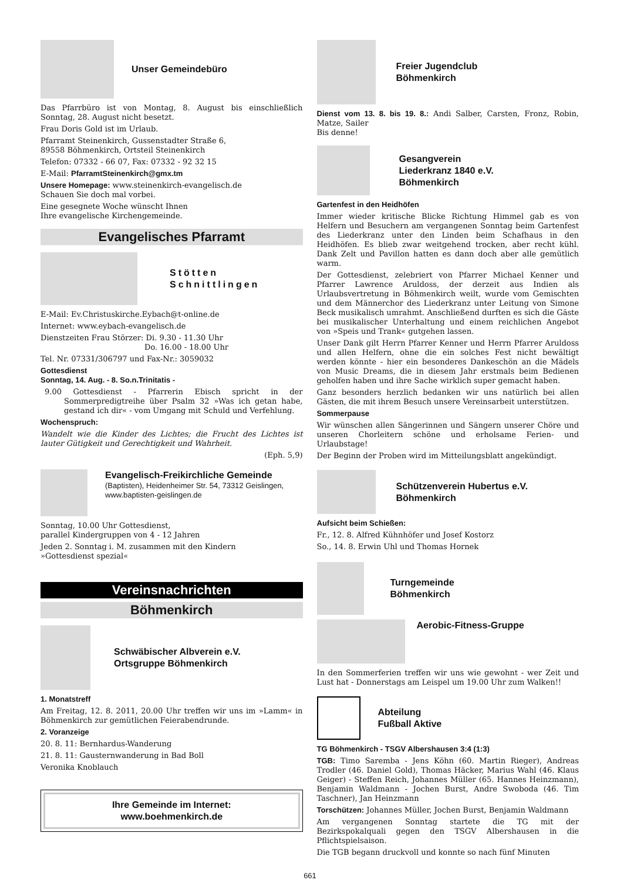Unser Gemeindebüro
Das Pfarrbüro ist von Montag, 8. August bis einschließlich Sonntag, 28. August nicht besetzt.
Frau Doris Gold ist im Urlaub.
Pfarramt Steinenkirch, Gussenstadter Straße 6,
89558 Böhmenkirch, Ortsteil Steinenkirch
Telefon: 07332 - 66 07, Fax: 07332 - 92 32 15
E-Mail: PfarramtSteinenkirch@gmx.tm
Unsere Homepage: www.steinenkirch-evangelisch.de
Schauen Sie doch mal vorbei.
Eine gesegnete Woche wünscht Ihnen
Ihre evangelische Kirchengemeinde.
Evangelisches Pfarramt
Stötten
Schnittlingen
E-Mail: Ev.Christuskirche.Eybach@t-online.de
Internet: www.eybach-evangelisch.de
Dienstzeiten Frau Störzer: Di. 9.30 - 11.30 Uhr
Do. 16.00 - 18.00 Uhr
Tel. Nr. 07331/306797 und Fax-Nr.: 3059032
Gottesdienst
Sonntag, 14. Aug. - 8. So.n.Trinitatis -
9.00 Gottesdienst - Pfarrerin Ebisch spricht in der Sommerpredigtreihe über Psalm 32 »Was ich getan habe, gestand ich dir« - vom Umgang mit Schuld und Verfehlung.
Wochenspruch:
Wandelt wie die Kinder des Lichtes; die Frucht des Lichtes ist lauter Gütigkeit und Gerechtigkeit und Wahrheit.
(Eph. 5,9)
Evangelisch-Freikirchliche Gemeinde
(Baptisten), Heidenheimer Str. 54, 73312 Geislingen, www.baptisten-geislingen.de
Sonntag, 10.00 Uhr Gottesdienst,
parallel Kindergruppen von 4 - 12 Jahren
Jeden 2. Sonntag i. M. zusammen mit den Kindern
»Gottesdienst spezial«
Vereinsnachrichten
Böhmenkirch
Schwäbischer Albverein e.V.
Ortsgruppe Böhmenkirch
1. Monatstreff
Am Freitag, 12. 8. 2011, 20.00 Uhr treffen wir uns im »Lamm« in Böhmenkirch zur gemütlichen Feierabendrunde.
2. Voranzeige
20. 8. 11: Bernhardus-Wanderung
21. 8. 11: Gausternwanderung in Bad Boll
Veronika Knoblauch
Ihre Gemeinde im Internet:
www.boehmenkirch.de
Freier Jugendclub
Böhmenkirch
Dienst vom 13. 8. bis 19. 8.: Andi Salber, Carsten, Fronz, Robin, Matze, Sailer
Bis denne!
Gesangverein
Liederkranz 1840 e.V.
Böhmenkirch
Gartenfest in den Heidhöfen
Immer wieder kritische Blicke Richtung Himmel gab es von Helfern und Besuchern am vergangenen Sonntag beim Gartenfest des Liederkranz unter den Linden beim Schafhaus in den Heidhöfen. Es blieb zwar weitgehend trocken, aber recht kühl. Dank Zelt und Pavillon hatten es dann doch aber alle gemütlich warm.
Der Gottesdienst, zelebriert von Pfarrer Michael Kenner und Pfarrer Lawrence Aruldoss, der derzeit aus Indien als Urlaubsvertretung in Böhmenkirch weilt, wurde vom Gemischten und dem Männerchor des Liederkranz unter Leitung von Simone Beck musikalisch umrahmt. Anschließend durften es sich die Gäste bei musikalischer Unterhaltung und einem reichlichen Angebot von »Speis und Trank« gutgehen lassen.
Unser Dank gilt Herrn Pfarrer Kenner und Herrn Pfarrer Aruldoss und allen Helfern, ohne die ein solches Fest nicht bewältigt werden könnte - hier ein besonderes Dankeschön an die Mädels von Music Dreams, die in diesem Jahr erstmals beim Bedienen geholfen haben und ihre Sache wirklich super gemacht haben.
Ganz besonders herzlich bedanken wir uns natürlich bei allen Gästen, die mit ihrem Besuch unsere Vereinsarbeit unterstützen.
Sommerpause
Wir wünschen allen Sängerinnen und Sängern unserer Chöre und unseren Chorleitern schöne und erholsame Ferien- und Urlaubstage!
Der Beginn der Proben wird im Mitteilungsblatt angekündigt.
Schützenverein Hubertus e.V.
Böhmenkirch
Aufsicht beim Schießen:
Fr., 12. 8. Alfred Kühnhöfer und Josef Kostorz
So., 14. 8. Erwin Uhl und Thomas Hornek
Turngemeinde
Böhmenkirch
Aerobic-Fitness-Gruppe
In den Sommerferien treffen wir uns wie gewohnt - wer Zeit und Lust hat - Donnerstags am Leispel um 19.00 Uhr zum Walken!!
Abteilung
Fußball Aktive
TG Böhmenkirch - TSGV Albershausen 3:4 (1:3)
TGB: Timo Saremba - Jens Köhn (60. Martin Rieger), Andreas Trodler (46. Daniel Gold), Thomas Häcker, Marius Wahl (46. Klaus Geiger) - Steffen Reich, Johannes Müller (65. Hannes Heinzmann), Benjamin Waldmann - Jochen Burst, Andre Swoboda (46. Tim Taschner), Jan Heinzmann
Torschützen: Johannes Müller, Jochen Burst, Benjamin Waldmann
Am vergangenen Sonntag startete die TG mit der Bezirkspokalquali gegen den TSGV Albershausen in die Pflichtspielsaison.
Die TGB begann druckvoll und konnte so nach fünf Minuten
661